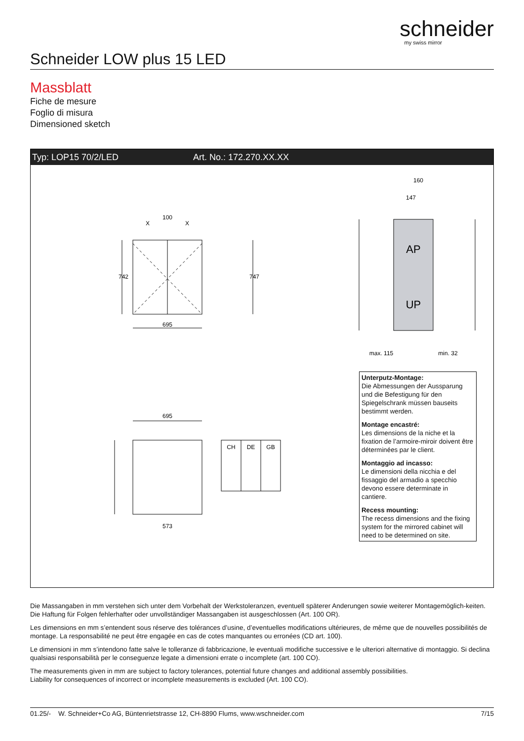schneider
my swiss mirror
Schneider LOW plus 15 LED
Massblatt
Fiche de mesure
Foglio di misura
Dimensioned sketch
Typ: LOP15 70/2/LED Art. No.: 172.270.XX.XX
100
X
X
695
695
573
742
747
160
147
AP
UP
max. 115
min. 32
CH
DE
GB
Unterputz-Montage:
Die Abmessungen der Aussparung und die Befestigung für den Spiegelschrank müssen bauseits bestimmt werden.
Montage encastré:
Les dimensions de la niche et la fixation de l’armoire-miroir doivent être déterminées par le client.
Montaggio ad incasso:
Le dimensioni della nicchia e del fissaggio del armadio a specchio devono essere determinate in cantiere.
Recess mounting:
The recess dimensions and the fixing system for the mirrored cabinet will need to be determined on site.
Die Massangaben in mm verstehen sich unter dem Vorbehalt der Werkstoleranzen, eventuell späterer Anderungen sowie weiterer Montagemöglich-keiten. Die Haftung für Folgen fehlerhafter oder unvollständiger Massangaben ist ausgeschlossen (Art. 100 OR).
Les dimensions en mm s’entendent sous réserve des tolérances d’usine, d’eventuelles modifications ultérieures, de même que de nouvelles possibilités de montage. La responsabilité ne peut être engagée en cas de cotes manquantes ou erronées (CD art. 100).
Le dimensioni in mm s’intendono fatte salve le tolleranze di fabbricazione, le eventuali modifiche successive e le ulteriori alternative di montaggio. Si declina qualsiasi responsabilità per le conseguenze legate a dimensioni errate o incomplete (art. 100 CO).
The measurements given in mm are subject to factory tolerances, potential future changes and additional assembly possibilities.
Liability for consequences of incorrect or incomplete measurements is excluded (Art. 100 CO).
01.25/- W. Schneider+Co AG, Büntenrietstrasse 12, CH-8890 Flums, www.wschneider.com 7/15